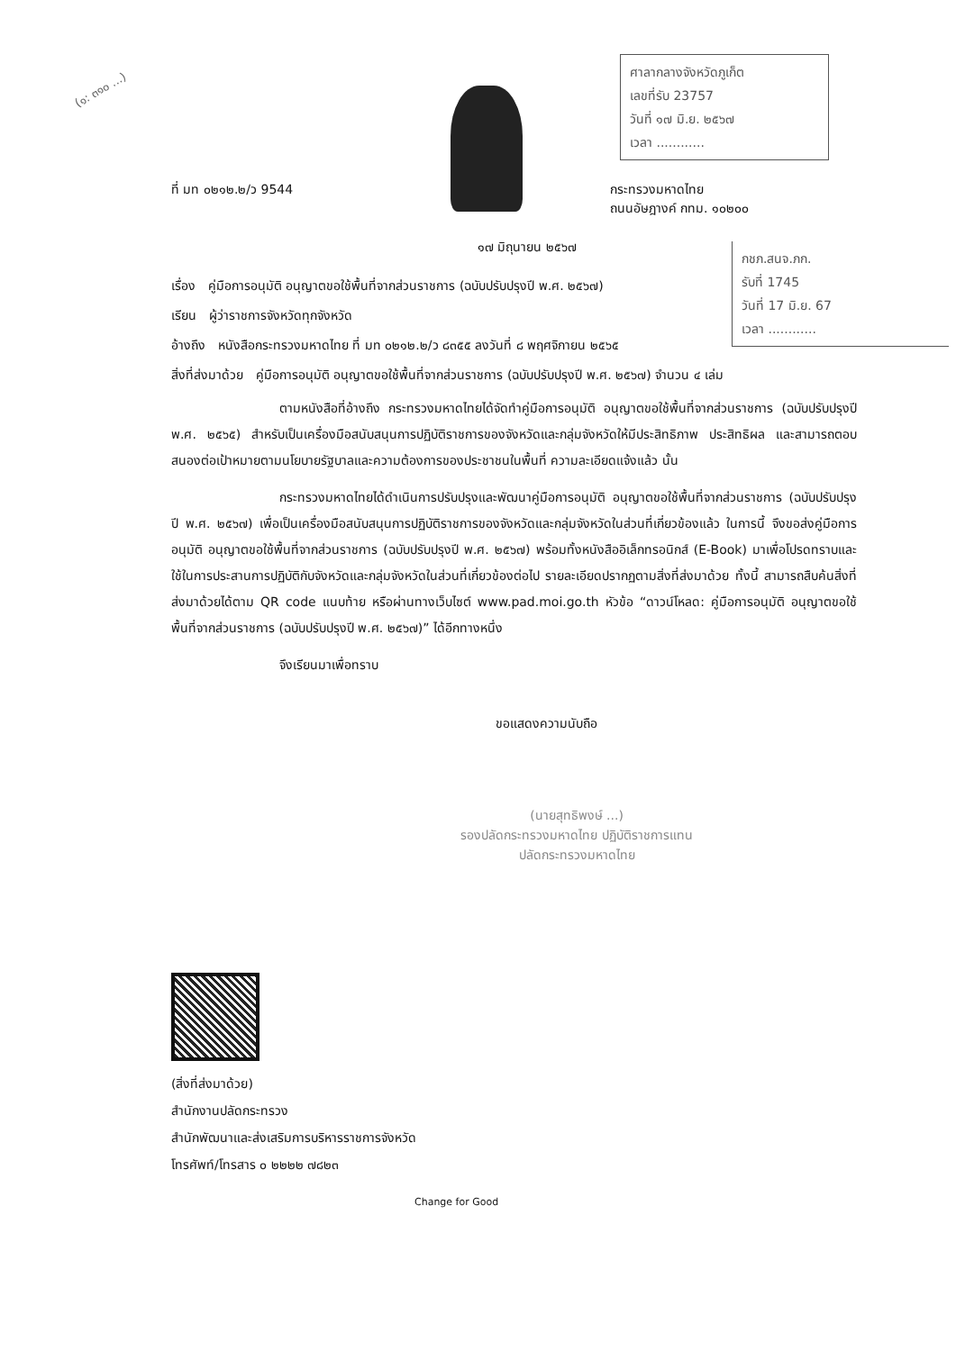(๑: ๓๑๐ ...)
ศาลากลางจังหวัดภูเก็ต
เลขที่รับ 23757
วันที่ ๑๗ มิ.ย. ๒๕๖๗
เวลา ............
กชภ.สนจ.ภก.
รับที่ 1745
วันที่ 17 มิ.ย. 67
เวลา ............
ที่ มท ๐๒๑๒.๒/ว 9544 กระทรวงมหาดไทย
ถนนอัษฎางค์ กทม. ๑๐๒๐๐
๑๗ มิถุนายน ๒๕๖๗
เรื่อง คู่มือการอนุมัติ อนุญาตขอใช้พื้นที่จากส่วนราชการ (ฉบับปรับปรุงปี พ.ศ. ๒๕๖๗)
เรียน ผู้ว่าราชการจังหวัดทุกจังหวัด
อ้างถึง หนังสือกระทรวงมหาดไทย ที่ มท ๐๒๑๒.๒/ว ๘๓๕๕ ลงวันที่ ๘ พฤศจิกายน ๒๕๖๕
สิ่งที่ส่งมาด้วย คู่มือการอนุมัติ อนุญาตขอใช้พื้นที่จากส่วนราชการ (ฉบับปรับปรุงปี พ.ศ. ๒๕๖๗) จำนวน ๔ เล่ม
ตามหนังสือที่อ้างถึง กระทรวงมหาดไทยได้จัดทำคู่มือการอนุมัติ อนุญาตขอใช้พื้นที่จากส่วนราชการ (ฉบับปรับปรุงปี พ.ศ. ๒๕๖๕) สำหรับเป็นเครื่องมือสนับสนุนการปฏิบัติราชการของจังหวัดและกลุ่มจังหวัดให้มีประสิทธิภาพ ประสิทธิผล และสามารถตอบสนองต่อเป้าหมายตามนโยบายรัฐบาลและความต้องการของประชาชนในพื้นที่ ความละเอียดแจ้งแล้ว นั้น
กระทรวงมหาดไทยได้ดำเนินการปรับปรุงและพัฒนาคู่มือการอนุมัติ อนุญาตขอใช้พื้นที่จากส่วนราชการ (ฉบับปรับปรุงปี พ.ศ. ๒๕๖๗) เพื่อเป็นเครื่องมือสนับสนุนการปฏิบัติราชการของจังหวัดและกลุ่มจังหวัดในส่วนที่เกี่ยวข้องแล้ว ในการนี้ จึงขอส่งคู่มือการอนุมัติ อนุญาตขอใช้พื้นที่จากส่วนราชการ (ฉบับปรับปรุงปี พ.ศ. ๒๕๖๗) พร้อมทั้งหนังสืออิเล็กทรอนิกส์ (E-Book) มาเพื่อโปรดทราบและใช้ในการประสานการปฏิบัติกับจังหวัดและกลุ่มจังหวัดในส่วนที่เกี่ยวข้องต่อไป รายละเอียดปรากฏตามสิ่งที่ส่งมาด้วย ทั้งนี้ สามารถสืบค้นสิ่งที่ส่งมาด้วยได้ตาม QR code แนบท้าย หรือผ่านทางเว็บไซต์ www.pad.moi.go.th หัวข้อ “ดาวน์โหลด: คู่มือการอนุมัติ อนุญาตขอใช้พื้นที่จากส่วนราชการ (ฉบับปรับปรุงปี พ.ศ. ๒๕๖๗)” ได้อีกทางหนึ่ง
จึงเรียนมาเพื่อทราบ
ขอแสดงความนับถือ
(นายสุทธิพงษ์ ...)
รองปลัดกระทรวงมหาดไทย ปฏิบัติราชการแทน
ปลัดกระทรวงมหาดไทย
(สิ่งที่ส่งมาด้วย)
สำนักงานปลัดกระทรวง
สำนักพัฒนาและส่งเสริมการบริหารราชการจังหวัด
โทรศัพท์/โทรสาร ๐ ๒๒๒๒ ๗๘๒๓
Change for Good